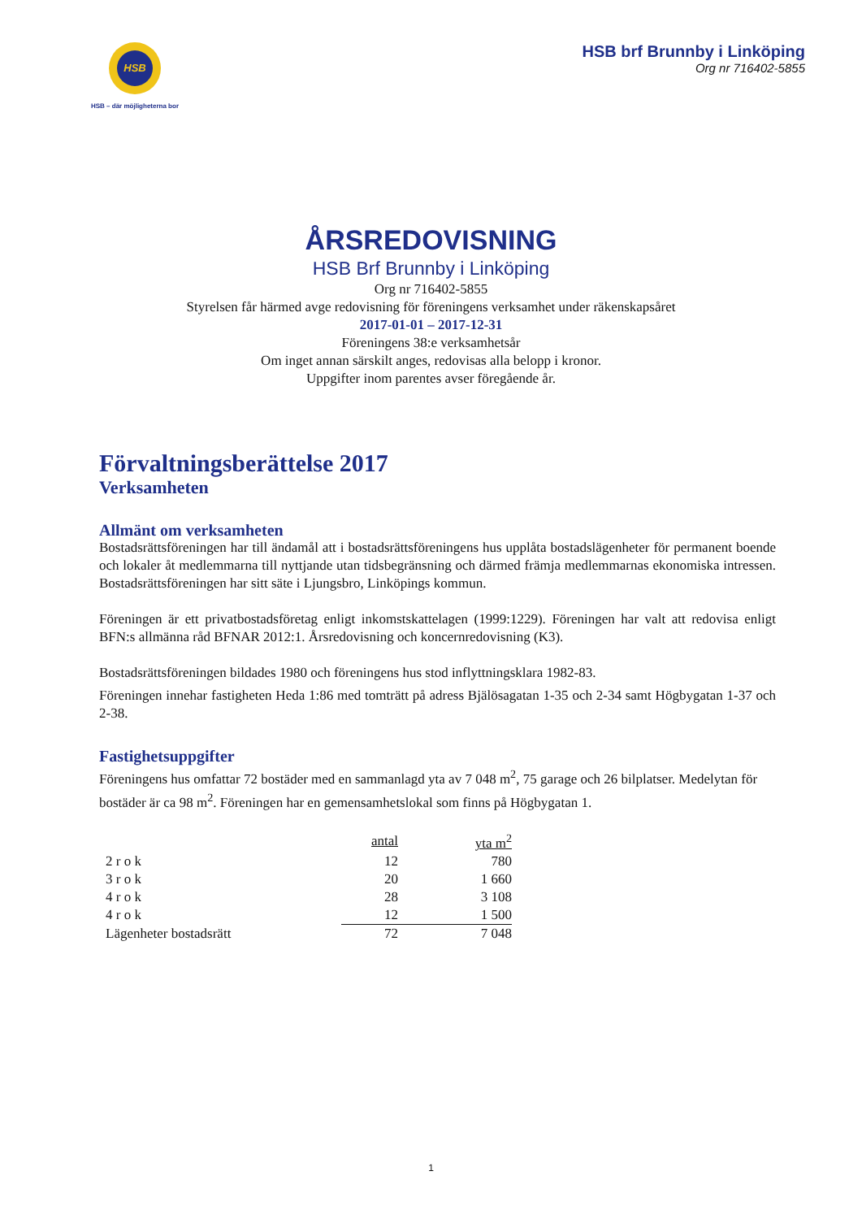HSB
HSB – där möjligheterna bor
HSB brf Brunnby i Linköping
Org nr 716402-5855
ÅRSREDOVISNING
HSB Brf Brunnby i Linköping
Org nr 716402-5855
Styrelsen får härmed avge redovisning för föreningens verksamhet under räkenskapsåret
2017-01-01 – 2017-12-31
Föreningens 38:e verksamhetsår
Om inget annan särskilt anges, redovisas alla belopp i kronor.
Uppgifter inom parentes avser föregående år.
Förvaltningsberättelse 2017
Verksamheten
Allmänt om verksamheten
Bostadsrättsföreningen har till ändamål att i bostadsrättsföreningens hus upplåta bostadslägenheter för permanent boende och lokaler åt medlemmarna till nyttjande utan tidsbegränsning och därmed främja medlemmarnas ekonomiska intressen. Bostadsrättsföreningen har sitt säte i Ljungsbro, Linköpings kommun.
Föreningen är ett privatbostadsföretag enligt inkomstskattelagen (1999:1229). Föreningen har valt att redovisa enligt BFN:s allmänna råd BFNAR 2012:1. Årsredovisning och koncernredovisning (K3).
Bostadsrättsföreningen bildades 1980 och föreningens hus stod inflyttningsklara 1982-83.
Föreningen innehar fastigheten Heda 1:86 med tomträtt på adress Bjälösagatan 1-35 och 2-34 samt Högbygatan 1-37 och 2-38.
Fastighetsuppgifter
Föreningens hus omfattar 72 bostäder med en sammanlagd yta av 7 048 m<sup>2</sup>, 75 garage och 26 bilplatser. Medelytan för bostäder är ca 98 m<sup>2</sup>. Föreningen har en gemensamhetslokal som finns på Högbygatan 1.
| | antal | yta m<sup>2</sup> |
| --- | --- | --- |
| 2 r o k | 12 | 780 |
| 3 r o k | 20 | 1 660 |
| 4 r o k | 28 | 3 108 |
| 4 r o k | 12 | 1 500 |
| Lägenheter bostadsrätt | 72 | 7 048 |
1